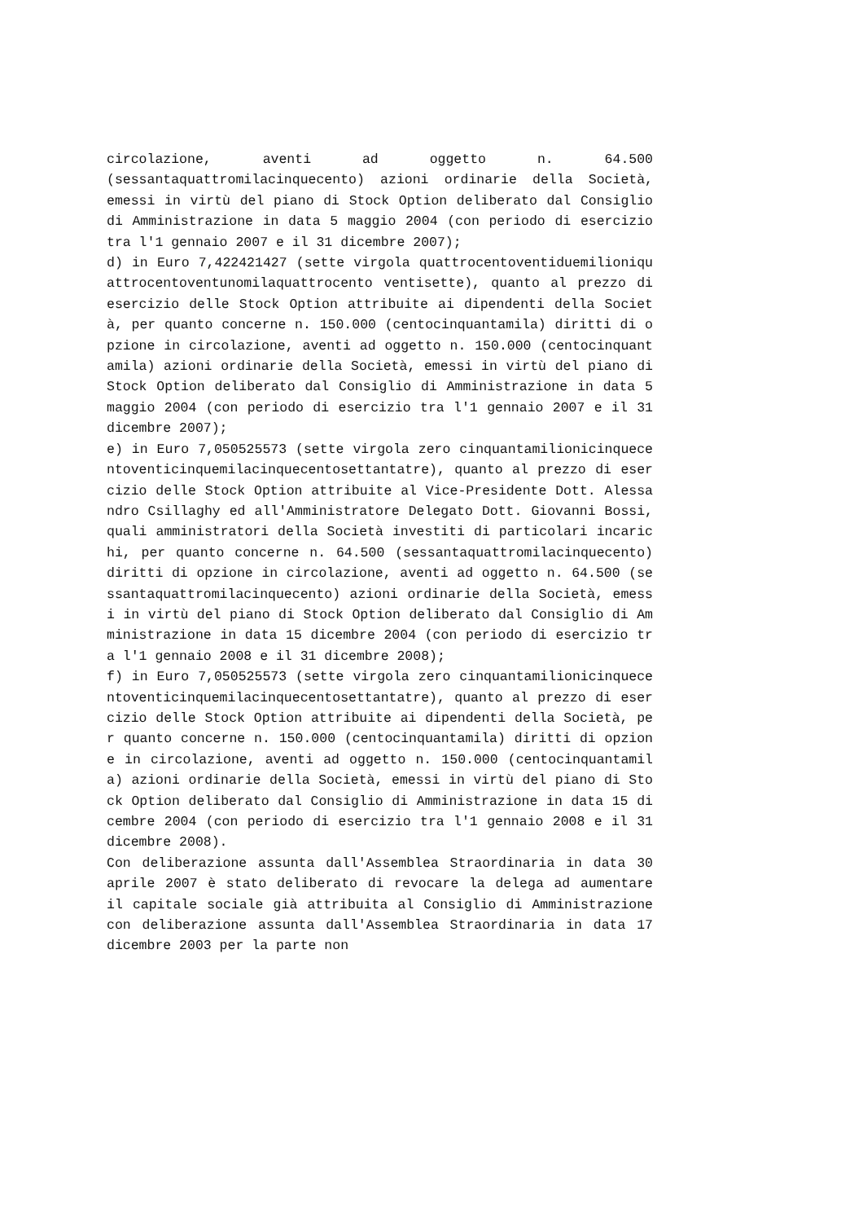circolazione, aventi ad oggetto n. 64.500 (sessantaquattromilacinquecento) azioni ordinarie della Società, emessi in virtù del piano di Stock Option deliberato dal Consiglio di Amministrazione in data 5 maggio 2004 (con periodo di esercizio tra l'1 gennaio 2007 e il 31 dicembre 2007);
d) in Euro 7,422421427 (sette virgola quattrocentoventiduemilioniquattrocentoventunomilaquattrocento ventisette), quanto al prezzo di esercizio delle Stock Option attribuite ai dipendenti della Società, per quanto concerne n. 150.000 (centocinquantamila) diritti di opzione in circolazione, aventi ad oggetto n. 150.000 (centocinquantamila) azioni ordinarie della Società, emessi in virtù del piano di Stock Option deliberato dal Consiglio di Amministrazione in data 5 maggio 2004 (con periodo di esercizio tra l'1 gennaio 2007 e il 31 dicembre 2007);
e) in Euro 7,050525573 (sette virgola zero cinquantamilionicinquecentoventicinquemilacinquecentosettantatre), quanto al prezzo di esercizio delle Stock Option attribuite al Vice-Presidente Dott. Alessandro Csillaghy ed all'Amministratore Delegato Dott. Giovanni Bossi, quali amministratori della Società investiti di particolari incarichi, per quanto concerne n. 64.500 (sessantaquattromilacinquecento) diritti di opzione in circolazione, aventi ad oggetto n. 64.500 (sessantaquattromilacinquecento) azioni ordinarie della Società, emessi in virtù del piano di Stock Option deliberato dal Consiglio di Amministrazione in data 15 dicembre 2004 (con periodo di esercizio tra l'1 gennaio 2008 e il 31 dicembre 2008);
f) in Euro 7,050525573 (sette virgola zero cinquantamilionicinquecentoventicinquemilacinquecentosettantatre), quanto al prezzo di esercizio delle Stock Option attribuite ai dipendenti della Società, per quanto concerne n. 150.000 (centocinquantamila) diritti di opzione in circolazione, aventi ad oggetto n. 150.000 (centocinquantamila) azioni ordinarie della Società, emessi in virtù del piano di Stock Option deliberato dal Consiglio di Amministrazione in data 15 dicembre 2004 (con periodo di esercizio tra l'1 gennaio 2008 e il 31 dicembre 2008).
Con deliberazione assunta dall'Assemblea Straordinaria in data 30 aprile 2007 è stato deliberato di revocare la delega ad aumentare il capitale sociale già attribuita al Consiglio di Amministrazione con deliberazione assunta dall'Assemblea Straordinaria in data 17 dicembre 2003 per la parte non